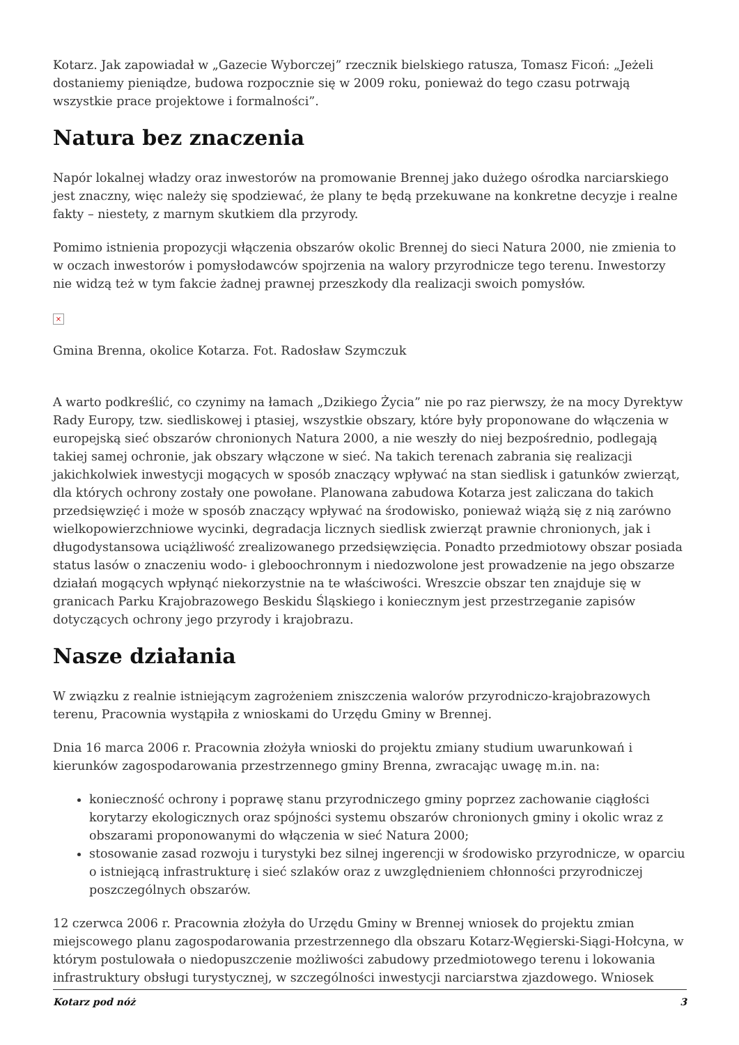Kotarz. Jak zapowiadał w „Gazecie Wyborczej” rzecznik bielskiego ratusza, Tomasz Ficoń: „Jeżeli dostaniemy pieniądze, budowa rozpocznie się w 2009 roku, ponieważ do tego czasu potrwają wszystkie prace projektowe i formalności”.
Natura bez znaczenia
Napór lokalnej władzy oraz inwestorów na promowanie Brennej jako dużego ośrodka narciarskiego jest znaczny, więc należy się spodziewać, że plany te będą przekuwane na konkretne decyzje i realne fakty – niestety, z marnym skutkiem dla przyrody.
Pomimo istnienia propozycji włączenia obszarów okolic Brennej do sieci Natura 2000, nie zmienia to w oczach inwestorów i pomysłodawców spojrzenia na walory przyrodnicze tego terenu. Inwestorzy nie widzą też w tym fakcie żadnej prawnej przeszkody dla realizacji swoich pomysłów.
×
Gmina Brenna, okolice Kotarza. Fot. Radosław Szymczuk
A warto podkreślić, co czynimy na łamach „Dzikiego Życia” nie po raz pierwszy, że na mocy Dyrektyw Rady Europy, tzw. siedliskowej i ptasiej, wszystkie obszary, które były proponowane do włączenia w europejską sieć obszarów chronionych Natura 2000, a nie weszły do niej bezpośrednio, podlegają takiej samej ochronie, jak obszary włączone w sieć. Na takich terenach zabrania się realizacji jakichkolwiek inwestycji mogących w sposób znaczący wpływać na stan siedlisk i gatunków zwierząt, dla których ochrony zostały one powołane. Planowana zabudowa Kotarza jest zaliczana do takich przedsięwzięć i może w sposób znaczący wpływać na środowisko, ponieważ wiążą się z nią zarówno wielkopowierzchniowe wycinki, degradacja licznych siedlisk zwierząt prawnie chronionych, jak i długodystansowa uciążliwość zrealizowanego przedsięwzięcia. Ponadto przedmiotowy obszar posiada status lasów o znaczeniu wodo- i gleboochronnym i niedozwolone jest prowadzenie na jego obszarze działań mogących wpłynąć niekorzystnie na te właściwości. Wreszcie obszar ten znajduje się w granicach Parku Krajobrazowego Beskidu Śląskiego i koniecznym jest przestrzeganie zapisów dotyczących ochrony jego przyrody i krajobrazu.
Nasze działania
W związku z realnie istniejącym zagrożeniem zniszczenia walorów przyrodniczo-krajobrazowych terenu, Pracownia wystąpiła z wnioskami do Urzędu Gminy w Brennej.
Dnia 16 marca 2006 r. Pracownia złożyła wnioski do projektu zmiany studium uwarunkowań i kierunków zagospodarowania przestrzennego gminy Brenna, zwracając uwagę m.in. na:
konieczność ochrony i poprawę stanu przyrodniczego gminy poprzez zachowanie ciągłości korytarzy ekologicznych oraz spójności systemu obszarów chronionych gminy i okolic wraz z obszarami proponowanymi do włączenia w sieć Natura 2000;
stosowanie zasad rozwoju i turystyki bez silnej ingerencji w środowisko przyrodnicze, w oparciu o istniejącą infrastrukturę i sieć szlaków oraz z uwzględnieniem chłonności przyrodniczej poszczególnych obszarów.
12 czerwca 2006 r. Pracownia złożyła do Urzędu Gminy w Brennej wniosek do projektu zmian miejscowego planu zagospodarowania przestrzennego dla obszaru Kotarz-Węgierski-Siągi-Hołcyna, w którym postulowała o niedopuszczenie możliwości zabudowy przedmiotowego terenu i lokowania infrastruktury obsługi turystycznej, w szczególności inwestycji narciarstwa zjazdowego. Wniosek
Kotarz pod nóż 3